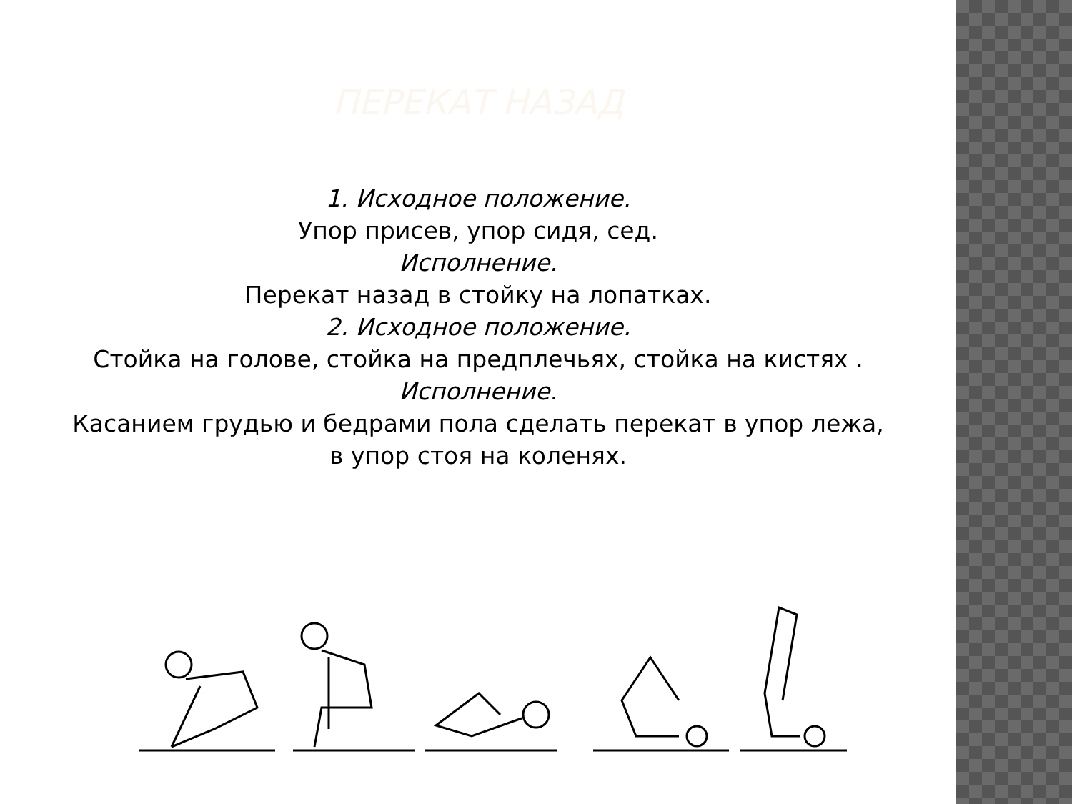ПЕРЕКАТ НАЗАД
1. Исходное положение.
Упор присев, упор сидя, сед.
Исполнение.
Перекат назад в стойку на лопатках.
2. Исходное положение.
Стойка на голове, стойка на предплечьях, стойка на кистях .
Исполнение.
Касанием грудью и бедрами пола сделать перекат в упор лежа, в упор стоя на коленях.